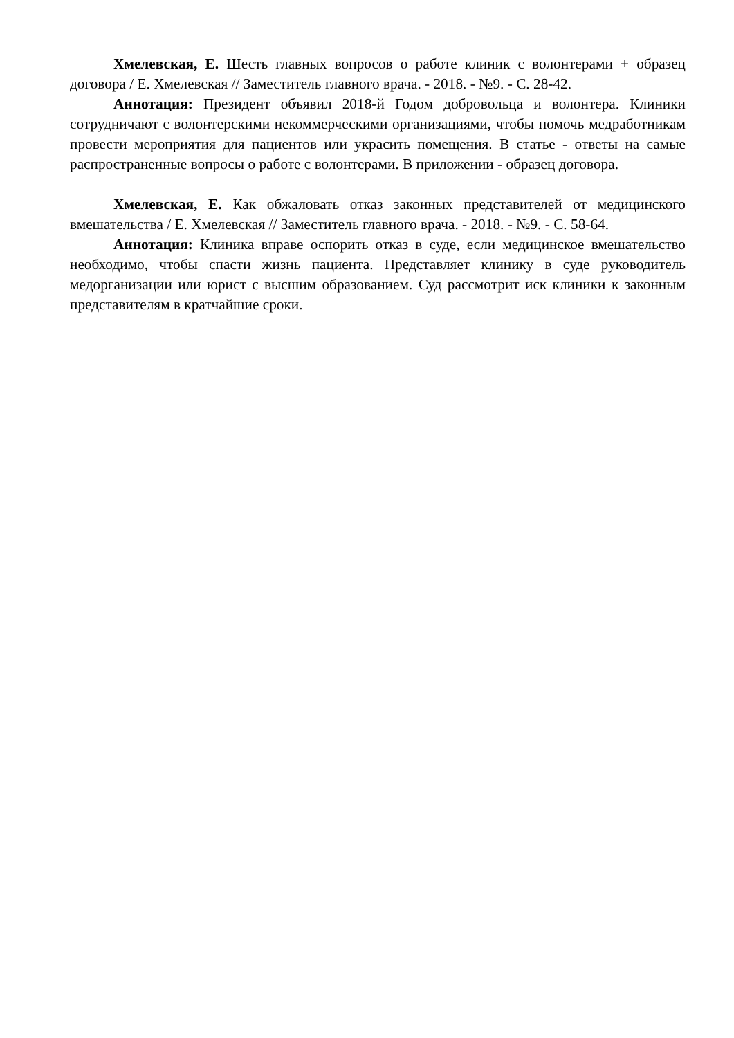Хмелевская, Е. Шесть главных вопросов о работе клиник с волонтерами + образец договора / Е. Хмелевская // Заместитель главного врача. - 2018. - №9. - С. 28-42.
Аннотация: Президент объявил 2018-й Годом добровольца и волонтера. Клиники сотрудничают с волонтерскими некоммерческими организациями, чтобы помочь медработникам провести мероприятия для пациентов или украсить помещения. В статье - ответы на самые распространенные вопросы о работе с волонтерами. В приложении - образец договора.
Хмелевская, Е. Как обжаловать отказ законных представителей от медицинского вмешательства / Е. Хмелевская // Заместитель главного врача. - 2018. - №9. - С. 58-64.
Аннотация: Клиника вправе оспорить отказ в суде, если медицинское вмешательство необходимо, чтобы спасти жизнь пациента. Представляет клинику в суде руководитель медорганизации или юрист с высшим образованием. Суд рассмотрит иск клиники к законным представителям в кратчайшие сроки.